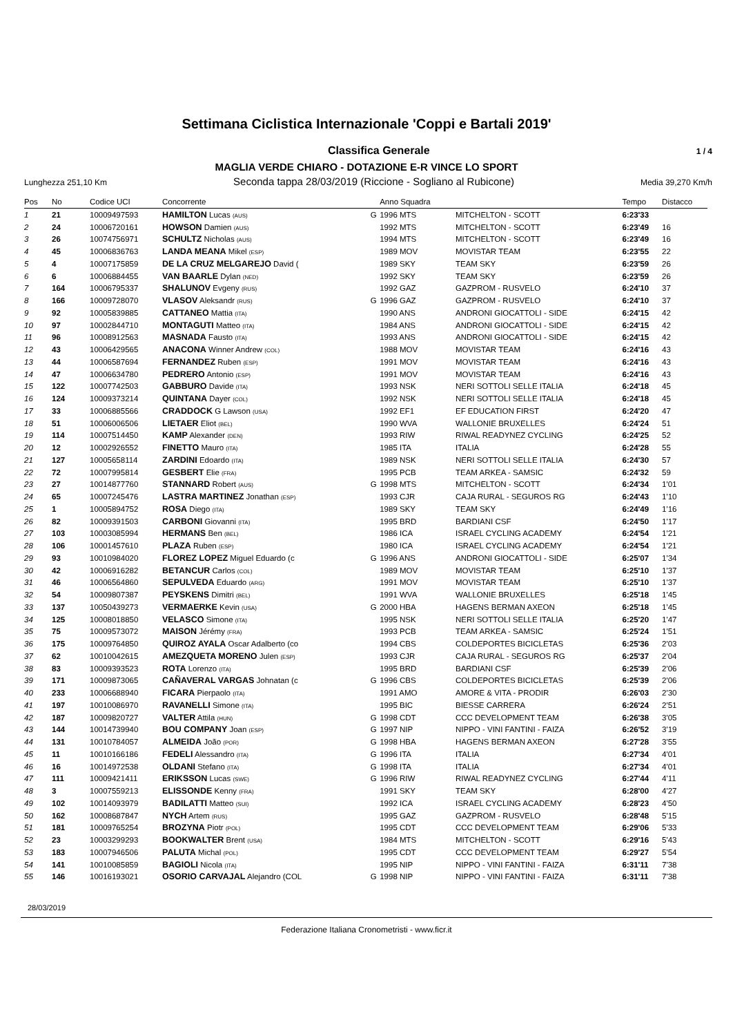Settimana Ciclistica Internazionale 'Coppi e Bartali 2019'
Classifica Generale 1 / 4
MAGLIA VERDE CHIARO - DOTAZIONE E-R VINCE LO SPORT
Lunghezza 251,10 Km Seconda tappa 28/03/2019 (Riccione - Sogliano al Rubicone) Media 39,270 Km/h
| Pos | No | Codice UCI | Concorrente | | Anno Squadra | | Tempo | Distacco |
| --- | --- | --- | --- | --- | --- | --- | --- | --- |
| 1 | 21 | 10009497593 | HAMILTON Lucas (AUS) | G | 1996 MTS | MITCHELTON - SCOTT | 6:23'33 | |
| 2 | 24 | 10006720161 | HOWSON Damien (AUS) | | 1992 MTS | MITCHELTON - SCOTT | 6:23'49 | 16 |
| 3 | 26 | 10074756971 | SCHULTZ Nicholas (AUS) | | 1994 MTS | MITCHELTON - SCOTT | 6:23'49 | 16 |
| 4 | 45 | 10006836763 | LANDA MEANA Mikel (ESP) | | 1989 MOV | MOVISTAR TEAM | 6:23'55 | 22 |
| 5 | 4 | 10007175859 | DE LA CRUZ MELGAREJO David ( | | 1989 SKY | TEAM SKY | 6:23'59 | 26 |
| 6 | 6 | 10006884455 | VAN BAARLE Dylan (NED) | | 1992 SKY | TEAM SKY | 6:23'59 | 26 |
| 7 | 164 | 10006795337 | SHALUNOV Evgeny (RUS) | | 1992 GAZ | GAZPROM - RUSVELO | 6:24'10 | 37 |
| 8 | 166 | 10009728070 | VLASOV Aleksandr (RUS) | G | 1996 GAZ | GAZPROM - RUSVELO | 6:24'10 | 37 |
| 9 | 92 | 10005839885 | CATTANEO Mattia (ITA) | | 1990 ANS | ANDRONI GIOCATTOLI - SIDE | 6:24'15 | 42 |
| 10 | 97 | 10002844710 | MONTAGUTI Matteo (ITA) | | 1984 ANS | ANDRONI GIOCATTOLI - SIDE | 6:24'15 | 42 |
| 11 | 96 | 10008912563 | MASNADA Fausto (ITA) | | 1993 ANS | ANDRONI GIOCATTOLI - SIDE | 6:24'15 | 42 |
| 12 | 43 | 10006429565 | ANACONA Winner Andrew (COL) | | 1988 MOV | MOVISTAR TEAM | 6:24'16 | 43 |
| 13 | 44 | 10006587694 | FERNANDEZ Ruben (ESP) | | 1991 MOV | MOVISTAR TEAM | 6:24'16 | 43 |
| 14 | 47 | 10006634780 | PEDRERO Antonio (ESP) | | 1991 MOV | MOVISTAR TEAM | 6:24'16 | 43 |
| 15 | 122 | 10007742503 | GABBURO Davide (ITA) | | 1993 NSK | NERI SOTTOLI SELLE ITALIA | 6:24'18 | 45 |
| 16 | 124 | 10009373214 | QUINTANA Dayer (COL) | | 1992 NSK | NERI SOTTOLI SELLE ITALIA | 6:24'18 | 45 |
| 17 | 33 | 10006885566 | CRADDOCK G Lawson (USA) | | 1992 EF1 | EF EDUCATION FIRST | 6:24'20 | 47 |
| 18 | 51 | 10006006506 | LIETAER Eliot (BEL) | | 1990 WVA | WALLONIE BRUXELLES | 6:24'24 | 51 |
| 19 | 114 | 10007514450 | KAMP Alexander (DEN) | | 1993 RIW | RIWAL READYNEZ CYCLING | 6:24'25 | 52 |
| 20 | 12 | 10002926552 | FINETTO Mauro (ITA) | | 1985 ITA | ITALIA | 6:24'28 | 55 |
| 21 | 127 | 10005658114 | ZARDINI Edoardo (ITA) | | 1989 NSK | NERI SOTTOLI SELLE ITALIA | 6:24'30 | 57 |
| 22 | 72 | 10007995814 | GESBERT Elie (FRA) | | 1995 PCB | TEAM ARKEA - SAMSIC | 6:24'32 | 59 |
| 23 | 27 | 10014877760 | STANNARD Robert (AUS) | G | 1998 MTS | MITCHELTON - SCOTT | 6:24'34 | 1'01 |
| 24 | 65 | 10007245476 | LASTRA MARTINEZ Jonathan (ESP) | | 1993 CJR | CAJA RURAL - SEGUROS RG | 6:24'43 | 1'10 |
| 25 | 1 | 10005894752 | ROSA Diego (ITA) | | 1989 SKY | TEAM SKY | 6:24'49 | 1'16 |
| 26 | 82 | 10009391503 | CARBONI Giovanni (ITA) | | 1995 BRD | BARDIANI CSF | 6:24'50 | 1'17 |
| 27 | 103 | 10003085994 | HERMANS Ben (BEL) | | 1986 ICA | ISRAEL CYCLING ACADEMY | 6:24'54 | 1'21 |
| 28 | 106 | 10001457610 | PLAZA Ruben (ESP) | | 1980 ICA | ISRAEL CYCLING ACADEMY | 6:24'54 | 1'21 |
| 29 | 93 | 10010984020 | FLOREZ LOPEZ Miguel Eduardo (c | G | 1996 ANS | ANDRONI GIOCATTOLI - SIDE | 6:25'07 | 1'34 |
| 30 | 42 | 10006916282 | BETANCUR Carlos (COL) | | 1989 MOV | MOVISTAR TEAM | 6:25'10 | 1'37 |
| 31 | 46 | 10006564860 | SEPULVEDA Eduardo (ARG) | | 1991 MOV | MOVISTAR TEAM | 6:25'10 | 1'37 |
| 32 | 54 | 10009807387 | PEYSKENS Dimitri (BEL) | | 1991 WVA | WALLONIE BRUXELLES | 6:25'18 | 1'45 |
| 33 | 137 | 10050439273 | VERMAERKE Kevin (USA) | G | 2000 HBA | HAGENS BERMAN AXEON | 6:25'18 | 1'45 |
| 34 | 125 | 10008018850 | VELASCO Simone (ITA) | | 1995 NSK | NERI SOTTOLI SELLE ITALIA | 6:25'20 | 1'47 |
| 35 | 75 | 10009573072 | MAISON Jérémy (FRA) | | 1993 PCB | TEAM ARKEA - SAMSIC | 6:25'24 | 1'51 |
| 36 | 175 | 10009764850 | QUIROZ AYALA Oscar Adalberto (co | | 1994 CBS | COLDEPORTES BICICLETAS | 6:25'36 | 2'03 |
| 37 | 62 | 10010042615 | AMEZQUETA MORENO Julen (ESP) | | 1993 CJR | CAJA RURAL - SEGUROS RG | 6:25'37 | 2'04 |
| 38 | 83 | 10009393523 | ROTA Lorenzo (ITA) | | 1995 BRD | BARDIANI CSF | 6:25'39 | 2'06 |
| 39 | 171 | 10009873065 | CAÑAVERAL VARGAS Johnatan (c | G | 1996 CBS | COLDEPORTES BICICLETAS | 6:25'39 | 2'06 |
| 40 | 233 | 10006688940 | FICARA Pierpaolo (ITA) | | 1991 AMO | AMORE & VITA - PRODIR | 6:26'03 | 2'30 |
| 41 | 197 | 10010086970 | RAVANELLI Simone (ITA) | | 1995 BIC | BIESSE CARRERA | 6:26'24 | 2'51 |
| 42 | 187 | 10009820727 | VALTER Attila (HUN) | G | 1998 CDT | CCC DEVELOPMENT TEAM | 6:26'38 | 3'05 |
| 43 | 144 | 10014739940 | BOU COMPANY Joan (ESP) | G | 1997 NIP | NIPPO - VINI FANTINI - FAIZA | 6:26'52 | 3'19 |
| 44 | 131 | 10010784057 | ALMEIDA João (POR) | G | 1998 HBA | HAGENS BERMAN AXEON | 6:27'28 | 3'55 |
| 45 | 11 | 10010166186 | FEDELI Alessandro (ITA) | G | 1996 ITA | ITALIA | 6:27'34 | 4'01 |
| 46 | 16 | 10014972538 | OLDANI Stefano (ITA) | G | 1998 ITA | ITALIA | 6:27'34 | 4'01 |
| 47 | 111 | 10009421411 | ERIKSSON Lucas (SWE) | G | 1996 RIW | RIWAL READYNEZ CYCLING | 6:27'44 | 4'11 |
| 48 | 3 | 10007559213 | ELISSONDE Kenny (FRA) | | 1991 SKY | TEAM SKY | 6:28'00 | 4'27 |
| 49 | 102 | 10014093979 | BADILATTI Matteo (SUI) | | 1992 ICA | ISRAEL CYCLING ACADEMY | 6:28'23 | 4'50 |
| 50 | 162 | 10008687847 | NYCH Artem (RUS) | | 1995 GAZ | GAZPROM - RUSVELO | 6:28'48 | 5'15 |
| 51 | 181 | 10009765254 | BROZYNA Piotr (POL) | | 1995 CDT | CCC DEVELOPMENT TEAM | 6:29'06 | 5'33 |
| 52 | 23 | 10003299293 | BOOKWALTER Brent (USA) | | 1984 MTS | MITCHELTON - SCOTT | 6:29'16 | 5'43 |
| 53 | 183 | 10007946506 | PALUTA Michal (POL) | | 1995 CDT | CCC DEVELOPMENT TEAM | 6:29'27 | 5'54 |
| 54 | 141 | 10010085859 | BAGIOLI Nicola (ITA) | | 1995 NIP | NIPPO - VINI FANTINI - FAIZA | 6:31'11 | 7'38 |
| 55 | 146 | 10016193021 | OSORIO CARVAJAL Alejandro (COL | G | 1998 NIP | NIPPO - VINI FANTINI - FAIZA | 6:31'11 | 7'38 |
28/03/2019
Federazione Italiana Cronometristi - www.ficr.it